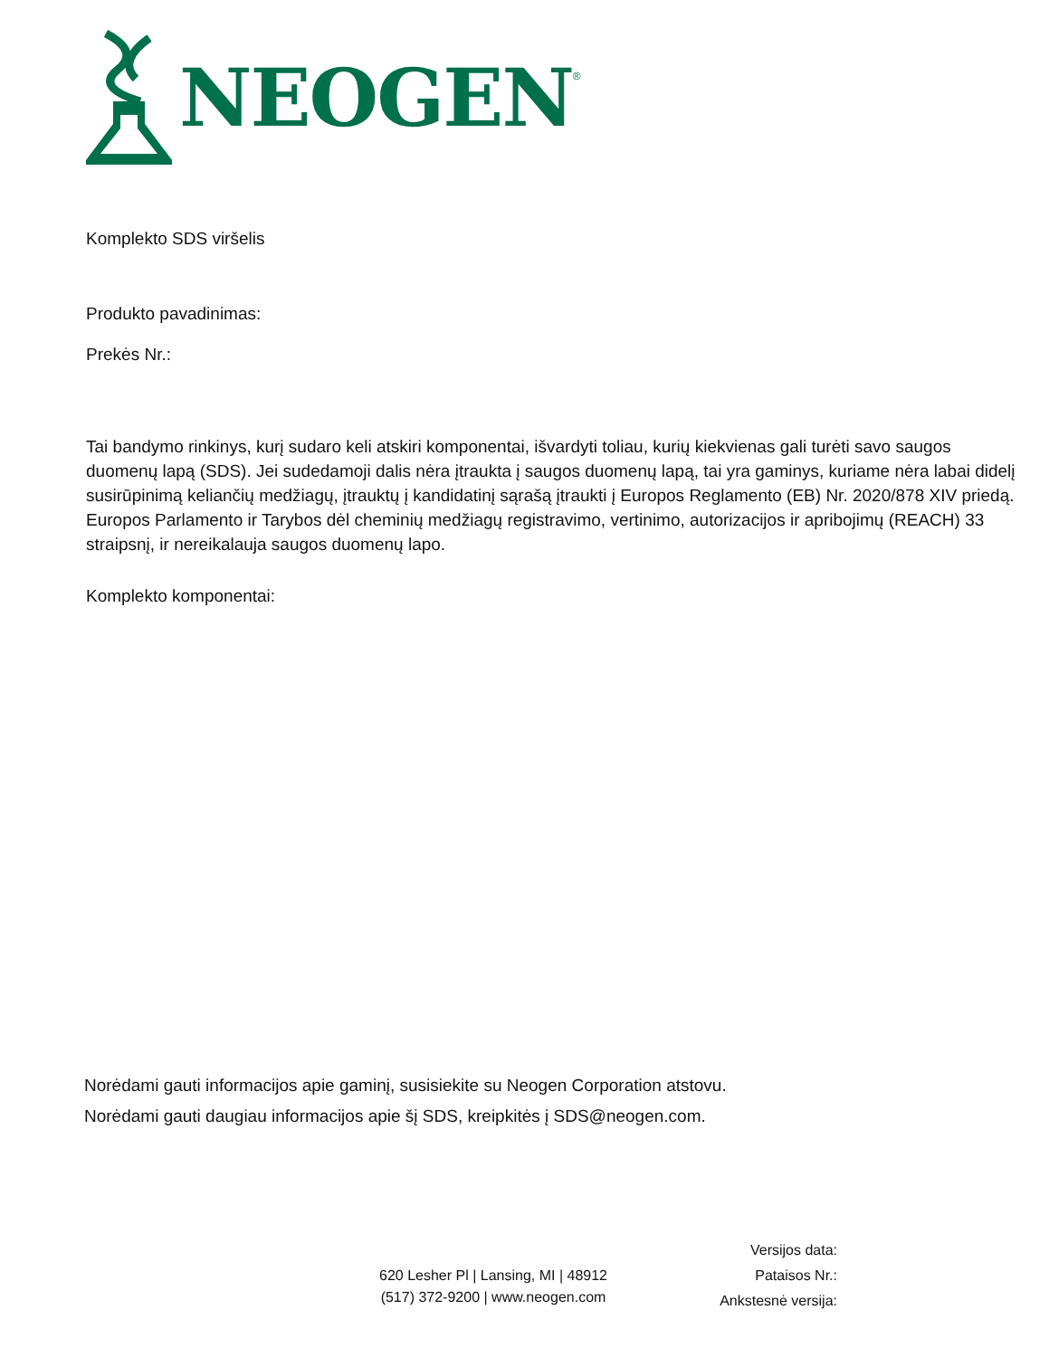NEOGEN ®
Komplekto SDS viršelis
Produkto pavadinimas:
Prekės Nr.:
Tai bandymo rinkinys, kurį sudaro keli atskiri komponentai, išvardyti toliau, kurių kiekvienas gali turėti savo saugos duomenų lapą (SDS). Jei sudedamoji dalis nėra įtraukta į saugos duomenų lapą, tai yra gaminys, kuriame nėra labai didelį susirūpinimą keliančių medžiagų, įtrauktų į kandidatinį sąrašą įtraukti į Europos Reglamento (EB) Nr. 2020/878 XIV priedą. Europos Parlamento ir Tarybos dėl cheminių medžiagų registravimo, vertinimo, autorizacijos ir apribojimų (REACH) 33 straipsnį, ir nereikalauja saugos duomenų lapo.
Komplekto komponentai:
Norėdami gauti informacijos apie gaminį, susisiekite su Neogen Corporation atstovu.
Norėdami gauti daugiau informacijos apie šį SDS, kreipkitės į SDS@neogen.com.
Versijos data:
Pataisos Nr.:
Ankstesnė versija:
620 Lesher Pl | Lansing, MI | 48912
(517) 372-9200 | www.neogen.com